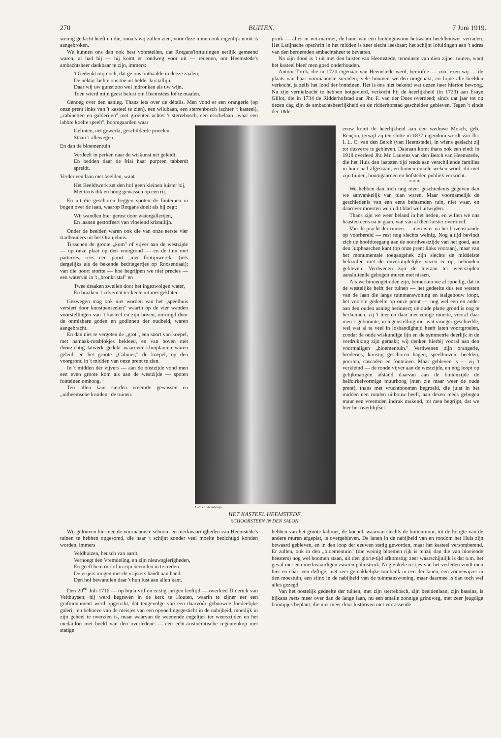270 BUITEN. 7 Juni 1919.
weinig gedacht heeft en die, zooals wij zullen zien, voor deze tuinen ook eigenlijk nooit is aangebroken.
We kunnen ons dan ook best voorstellen, dat Rotgans'loftuitingen eerlijk gemeend waren, al had hij — hij komt er rondweg voor uit — redenen, om Heemstede's ambachtsheer dankbaar te zijn, immers:
't Gedenkt mij noch, dat ge ons onthaalde in deeze zaalen;
De nektar lachte ons toe uit helder kristallijn,
Daar wij uw gunst zoo wel indronken als uw wijn.
Toen wierd mijn geest belust om Heemstees lof te maalen.
Genoeg over den aanleg. Thans iets over de détails. Men vond er een orangerie (op onze prent links van 't kasteel te zien), een wildbaan, een sterrenbosch (achter 't kasteel), „cabinetten en galderijen" met groenten achter 't sterrebosch, een esschelaan „waar een labbre koelte speelt", boomgaarden waar
pruik — alles in wit-marmer, de hand van een buitengewoon bekwaam beeldhouwer verraden. Het Latijnsche opschrift in het midden is zeer slecht leesbaar; het schijnt lofuitingen aan 't adres van den beroemden ambachtsheer te bevatten.
Na zijn dood is 't uit met den luister van Heemstede, tenminste van dien zijner tuinen, want het kasteel bleef men goed onderhouden.
Antoni Torck, die in 1720 eigenaar van Heemstede werd, beroofde — zoo lezen wij — de plaats van haar voornaamste sieraden; vele boomen werden omgehakt, en bijne alle beelden verkocht, ja zelfs het lood der fonteinen. Het is ons niet bekend wat dezen heer hiertoe bewoog. Na zijn vernielzucht te hebben botgevierd, verkocht hij de heerlijkheid (in 1723) aan Esaye Gillot, die in 1734 de Ridderhofstad aan Jhr. F. van der Does overdeed; sinds dat jaar tot op dezen dag zijn de ambachtsheerlijkheid en de ridderhofstad gescheiden gebleven. Tegen 't einde der 18de
Gelinten, net gewerkt, geschilderde prieëlen
Staan 't allewegen.
En dan de bloementuin
Verdeelt in perken naar de wiskunst net geleidt,
En bedden daar de Mai haar purpren tabberdt spreidt.
Verder een laan met beelden, want
Het Beeldtwerk zet den hof geen kleinen luister bij,
Met taxis dik en hoog gewassen op een rij.
En uit die geschoren heggen spoten de fonteinen in bogen over de laan, waarop Rotgans doelt als hij zegt:
Wij wandlen hier gerust door watergallerijen,
En laanen gestoffeert van vloeiend kristallijn.
Onder de beelden waren ook die van onze eerste vier stadhouders uit het Oranjehuis.
Tusschen de groote „kom" of vijver aan de westzijde — op onze plaat op den voorgrond — en de tuin met parterres, rees een poort „met fontijnwerck" (iets dergelijks als de bekende bedriegertjes op Roosendaal); van die poort stortte — hoe begrijpen we niet precies — een waterval in 't „bronkristal" en
Twee draaken zwellen door het ingezwolgen water,
En braaken 't zilvernat ter keele uit met geklater.
Gezwegen mag ook niet worden van het „speelhuis versiert door kunstpenseelen" waarin op de vier wanden voorstellingen van 't kasteel en zijn hoven, omringd door de onmisbare goden en godinnen der oudheid, waren aangebracht.
En dan niet te vergeten de „grot", een soort van koepel, met namaak-rotsblokjes bekleed, en van boven met doorzichtig latwerk gedekt waarover klimplanten waren geleid, en het groote „Cabinet," de koepel, op den voorgrond in 't midden van onze prent te zien.
In 't midden der vijvers — aan de oostzijde vond men een even groote kom als aan de westzijde — spoten fonteinen omhoog.
Ten allen kant sierden vreemde gewassen en „uitheemsche kruiden" de tuinen.
Foto C. Steenbergh.
HET KASTEEL HEEMSTEDE.
SCHOORSTEEN IN DEN SALON.
eeuw komt de heerlijkheid aan een weduwe Mosch, geb. Rençon, terwijl zij ten slotte in 1837 eigendom wordt van Jhr. I. L. C. van den Berch (van Heemstede), in wiens geslacht zij tot dusverre is gebleven. Daaraan komt thans ook een eind: in 1918 overleed Jhr. Mr. Laurens van den Berch van Heemstede, die het Huis den laatsten tijd reeds aan verschillende families in huur had afgestaan, en binnen enkele weken wordt dit met zijn tuinen, boomgaarden en hofsteden publiek verkocht.
* * *
We hebben dan toch nog meer geschiedenis gegeven dan we aanvankelijk van plan waren. Maar voornamelijk de geschiedenis van een eens befaamden tuin, niet waar, en daarover moesten we in dit blad wel uitwijden.
Thans zijn we weer beland in het heden, en willen we ons haasten eens na te gaan, wat van al dien luister overbleef.
Van de pracht der tuinen — men is er na het bovenstaande op voorbereid — rest nog slechts weinig. Nog altijd bevindt zich de hoofdtoegang aan de noordwestzijde van het goed, aan den Jutphaaschen kant (op onze prent links vooraan), maar van het monumentale toegangshek zijn slechts de middelste hekzuilen met de onvermijdelijke vazen er op, behouden gebleven. Verdwenen zijn de hieraan ter weerszijden aansluitende gebogen muren met nissen.
Als we binnengetreden zijn, bemerken we al spoedig, dat in de westelijke helft der tuinen — het gedeelte dus ten westen van de laan die langs tuinmanswoning en stalgebouw loopt, het voorste gedeelte op onze prent — nog wel een en ander aan den ouden aanleg herinnert; de oude platte grond is nog te herkennen, zij 't hier en daar met eenige moeite, vooral daar men 't geboomte, in tegenstelling met wat vroeger geschiedde, wel wat al te veel in losbandigheid heeft laten voortgroeien, zoodat de oude wiskundige lijn en de symmetrie deerlijk in de verdrukking zijn geraakt; wij denken hierbij vooral aan den voormaligen „bloementuin." Verdwenen zijn orangerie, broderies, konstig geschoren hagen, speelhuizen, beelden, poorten, cascaden en fonteinen. Maar gebleven is — zij 't verkleind — de ronde vijver aan de westzijde, en nog loopt op gelijkmatigen afstand daarvan aan de buitenzijde de halfcirkelvormige muurboog (men zie maar weer de oude prent), thans met vruchtboomen begroeid, die juist in het midden een ronden uitbouw heeft, aan dezen reeds gebogen muur een vreemden indruk makend, tot men begrijpt, dat we hier het overblijfsel
Wij gelooven hiermee de voornaamste schoon- en merkwaardigheden van Heemstede's tuinen te hebben opgesomd, die naar 't schijnt zonder veel moeite bezichtigd konden worden, immers
Veldhuizen, heusch van aardt,
Vernoegt den Vremdeling, en zijn nieuwsgierigheden,
En geeft hem oorlof in zijn beemden in te treden.
De vrijers mogen met de vrijsters handt aan handt
Den hof bewandlen daar 't hun lust aan allen kant.
Den 20<sup>en</sup> Juli 1716 — op bijna vijf en zestig jarigen leeftijd — overleed Diderick van Velthuysen; hij werd begraven in de kerk te Houten, waarin te zijner eer een grafmonument werd opgericht, dat tengevolge van een daarvóór gebouwde foeileelijke galerij ten behoeve van de meisjes van een opvoedingsgesticht in de nabijheid, moeilijk in zijn geheel te overzien is, maar waarvan de weenende engeltjes ter weerszijden en het medaillon met beeld van den overledene — een echt-aristocratische regentenkop met statige
hebben van het groote kabinet, de koepel, waarvan slechts de buitenmuur, tot de hoogte van de andere muren afgeplat, is overgebleven. De lanen in de nabijheid van en rondom het Huis zijn bewaard gebleven, en in den loop der eeuwen statig geworden, maar het kasteel versomberend. Er zullen, ook in den „bloementuin" (die weinig bloemen rijk is tenzij dan die van bloeiende heesters) nog wel boomen staan, uit den glorie-tijd afkomstig; zeer waarschijnlijk is dat o.m. het geval met een merkwaardigen zwaren palmstruik. Nog enkele restjes van het verleden vindt men hier en daar: een deftige, niet zeer gemakkelijke tuinbank in een der lanen, een zonnewijzer in den moestuin, een sfinx in de nabijheid van de tuinmanswoning, maar daarmee is dan toch wel alles gezegd.
Van het oostelijk gedeelte der tuinen, met zijn sterrebosch, zijn beeldenlaan, zijn bassins, is bijkans niets meer over dan de lange laan, nu een smalle zonnige grindweg, met zeer jeugdige boompjes beplant, die niet meer door lusthoven met verrassende